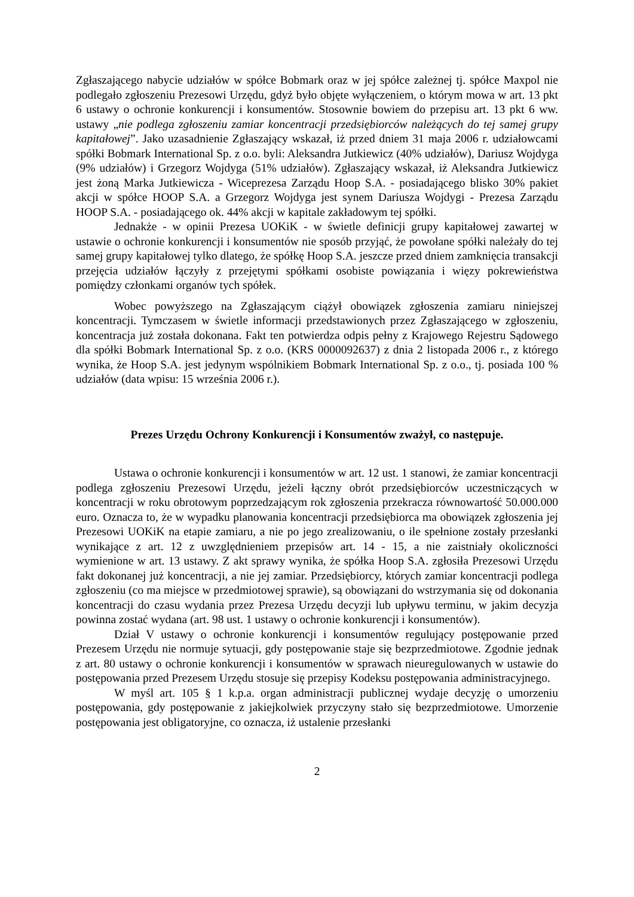Zgłaszającego nabycie udziałów w spółce Bobmark oraz w jej spółce zależnej tj. spółce Maxpol nie podlegało zgłoszeniu Prezesowi Urzędu, gdyż było objęte wyłączeniem, o którym mowa w art. 13 pkt 6 ustawy o ochronie konkurencji i konsumentów. Stosownie bowiem do przepisu art. 13 pkt 6 ww. ustawy „nie podlega zgłoszeniu zamiar koncentracji przedsiębiorców należących do tej samej grupy kapitałowej”. Jako uzasadnienie Zgłaszający wskazał, iż przed dniem 31 maja 2006 r. udziałowcami spółki Bobmark International Sp. z o.o. byli: Aleksandra Jutkiewicz (40% udziałów), Dariusz Wojdyga (9% udziałów) i Grzegorz Wojdyga (51% udziałów). Zgłaszający wskazał, iż Aleksandra Jutkiewicz jest żoną Marka Jutkiewicza - Wiceprezesa Zarządu Hoop S.A. - posiadającego blisko 30% pakiet akcji w spółce HOOP S.A. a Grzegorz Wojdyga jest synem Dariusza Wojdygi - Prezesa Zarządu HOOP S.A. - posiadającego ok. 44% akcji w kapitale zakładowym tej spółki.
Jednakże - w opinii Prezesa UOKiK - w świetle definicji grupy kapitałowej zawartej w ustawie o ochronie konkurencji i konsumentów nie sposób przyjąć, że powołane spółki należały do tej samej grupy kapitałowej tylko dlatego, że spółkę Hoop S.A. jeszcze przed dniem zamknięcia transakcji przejęcia udziałów łączyły z przejętymi spółkami osobiste powiązania i więzy pokrewieństwa pomiędzy członkami organów tych spółek.
Wobec powyższego na Zgłaszającym ciążył obowiązek zgłoszenia zamiaru niniejszej koncentracji. Tymczasem w świetle informacji przedstawionych przez Zgłaszającego w zgłoszeniu, koncentracja już została dokonana. Fakt ten potwierdza odpis pełny z Krajowego Rejestru Sądowego dla spółki Bobmark International Sp. z o.o. (KRS 0000092637) z dnia 2 listopada 2006 r., z którego wynika, że Hoop S.A. jest jedynym wspólnikiem Bobmark International Sp. z o.o., tj. posiada 100 % udziałów (data wpisu: 15 września 2006 r.).
Prezes Urzędu Ochrony Konkurencji i Konsumentów zważył, co następuje.
Ustawa o ochronie konkurencji i konsumentów w art. 12 ust. 1 stanowi, że zamiar koncentracji podlega zgłoszeniu Prezesowi Urzędu, jeżeli łączny obrót przedsiębiorców uczestniczących w koncentracji w roku obrotowym poprzedzającym rok zgłoszenia przekracza równowartość 50.000.000 euro. Oznacza to, że w wypadku planowania koncentracji przedsiębiorca ma obowiązek zgłoszenia jej Prezesowi UOKiK na etapie zamiaru, a nie po jego zrealizowaniu, o ile spełnione zostały przesłanki wynikające z art. 12 z uwzględnieniem przepisów art. 14 - 15, a nie zaistniały okoliczności wymienione w art. 13 ustawy. Z akt sprawy wynika, że spółka Hoop S.A. zgłosiła Prezesowi Urzędu fakt dokonanej już koncentracji, a nie jej zamiar. Przedsiębiorcy, których zamiar koncentracji podlega zgłoszeniu (co ma miejsce w przedmiotowej sprawie), są obowiązani do wstrzymania się od dokonania koncentracji do czasu wydania przez Prezesa Urzędu decyzji lub upływu terminu, w jakim decyzja powinna zostać wydana (art. 98 ust. 1 ustawy o ochronie konkurencji i konsumentów).
Dział V ustawy o ochronie konkurencji i konsumentów regulujący postępowanie przed Prezesem Urzędu nie normuje sytuacji, gdy postępowanie staje się bezprzedmiotowe. Zgodnie jednak z art. 80 ustawy o ochronie konkurencji i konsumentów w sprawach nieuregulowanych w ustawie do postępowania przed Prezesem Urzędu stosuje się przepisy Kodeksu postępowania administracyjnego.
W myśl art. 105 § 1 k.p.a. organ administracji publicznej wydaje decyzję o umorzeniu postępowania, gdy postępowanie z jakiejkolwiek przyczyny stało się bezprzedmiotowe. Umorzenie postępowania jest obligatoryjne, co oznacza, iż ustalenie przesłanki
2